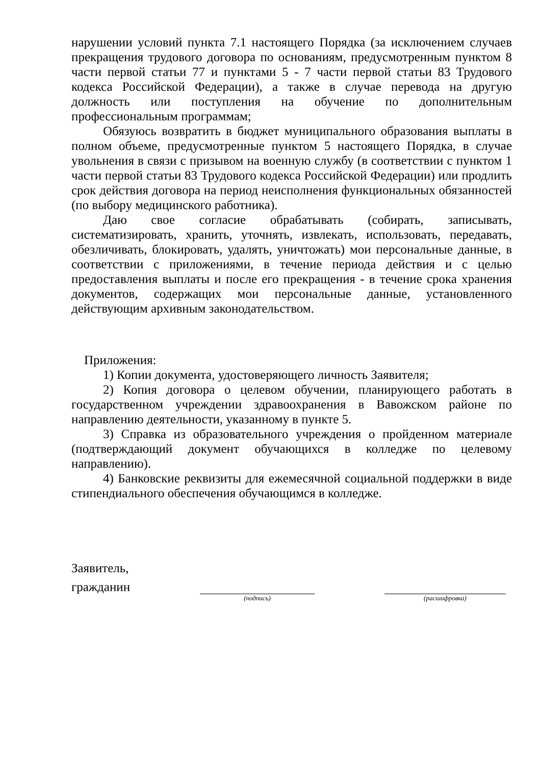нарушении условий пункта 7.1 настоящего Порядка (за исключением случаев прекращения трудового договора по основаниям, предусмотренным пунктом 8 части первой статьи 77 и пунктами 5 - 7 части первой статьи 83 Трудового кодекса Российской Федерации), а также в случае перевода на другую должность или поступления на обучение по дополнительным профессиональным программам;
Обязуюсь возвратить в бюджет муниципального образования выплаты в полном объеме, предусмотренные пунктом 5 настоящего Порядка, в случае увольнения в связи с призывом на военную службу (в соответствии с пунктом 1 части первой статьи 83 Трудового кодекса Российской Федерации) или продлить срок действия договора на период неисполнения функциональных обязанностей (по выбору медицинского работника).
Даю свое согласие обрабатывать (собирать, записывать, систематизировать, хранить, уточнять, извлекать, использовать, передавать, обезличивать, блокировать, удалять, уничтожать) мои персональные данные, в соответствии с приложениями, в течение периода действия и с целью предоставления выплаты и после его прекращения - в течение срока хранения документов, содержащих мои персональные данные, установленного действующим архивным законодательством.
Приложения:
1) Копии документа, удостоверяющего личность Заявителя;
2) Копия договора о целевом обучении, планирующего работать в государственном учреждении здравоохранения в Вавожском районе по направлению деятельности, указанному в пункте 5.
3) Справка из образовательного учреждения о пройденном материале (подтверждающий документ обучающихся в колледже по целевому направлению).
4) Банковские реквизиты для ежемесячной социальной поддержки в виде стипендиального обеспечения обучающимся в колледже.
Заявитель,
гражданин
(подпись) (расшифровка)